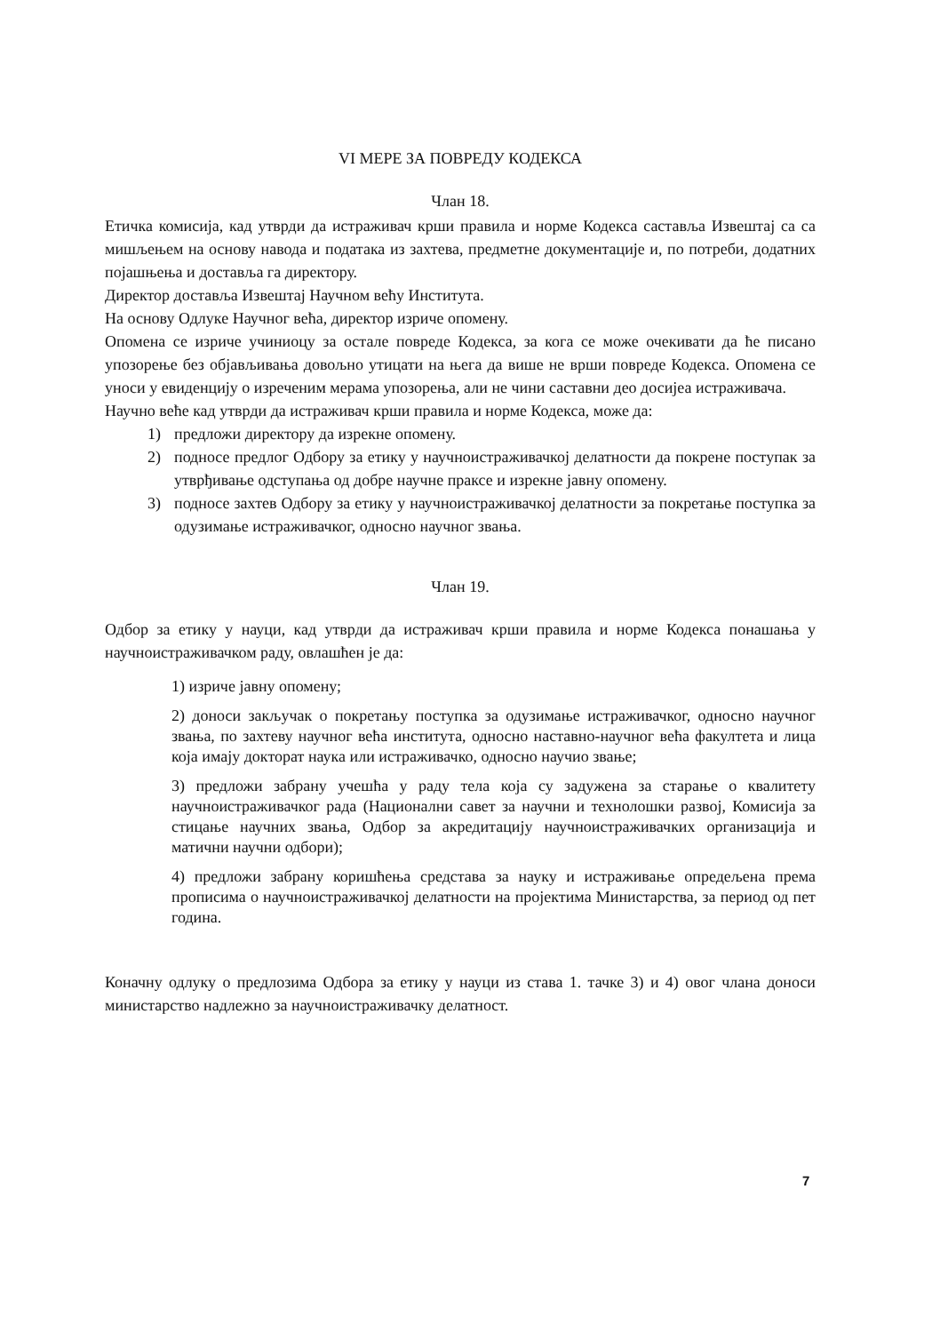VI МЕРЕ ЗА ПОВРЕДУ КОДЕКСА
Члан 18.
Етичка комисија, кад утврди да истраживач крши правила и норме Кодекса саставља Извештај са са мишљењем на основу навода и података из захтева, предметне документације и, по потреби, додатних појашњења и доставља га директору.
Директор доставља Извештај Научном већу Института.
На основу Одлуке Научног већа, директор изриче опомену.
Опомена се изриче учиниоцу за остале повреде Кодекса, за кога се може очекивати да ће писано упозорење без објављивања довољно утицати на њега да више не врши повреде Кодекса. Опомена се уноси у евиденцију о изреченим мерама упозорења, али не чини саставни део досијеа истраживача.
Научно веће кад утврди да истраживач крши правила и норме Кодекса, може да:
1) предложи директору да изрекне опомену.
2) подносе предлог Одбору за етику у научноистраживачкој делатности да покрене поступак за утврђивање одступања од добре научне праксе и изрекне јавну опомену.
3) подносе захтев Одбору за етику у научноистраживачкој делатности за покретање поступка за одузимање истраживачког, односно научног звања.
Члан 19.
Одбор за етику у науци, кад утврди да истраживач крши правила и норме Кодекса понашања у научноистраживачком раду, овлашћен је да:
1) изриче јавну опомену;
2) доноси закључак о покретању поступка за одузимање истраживачког, односно научног звања, по захтеву научног већа института, односно наставно-научног већа факултета и лица која имају докторат наука или истраживачко, односно научио звање;
3) предложи забрану учешћа у раду тела која су задужена за старање о квалитету научноистраживачког рада (Национални савет за научни и технолошки развој, Комисија за стицање научних звања, Одбор за акредитацију научноистраживачких организација и матични научни одбори);
4) предложи забрану коришћења средстава за науку и истраживање опредељена према прописима о научноистраживачкој делатности на пројектима Министарства, за период од пет година.
Коначну одлуку о предлозима Одбора за етику у науци из става 1. тачке 3) и 4) овог члана доноси министарство надлежно за научноистраживачку делатност.
7